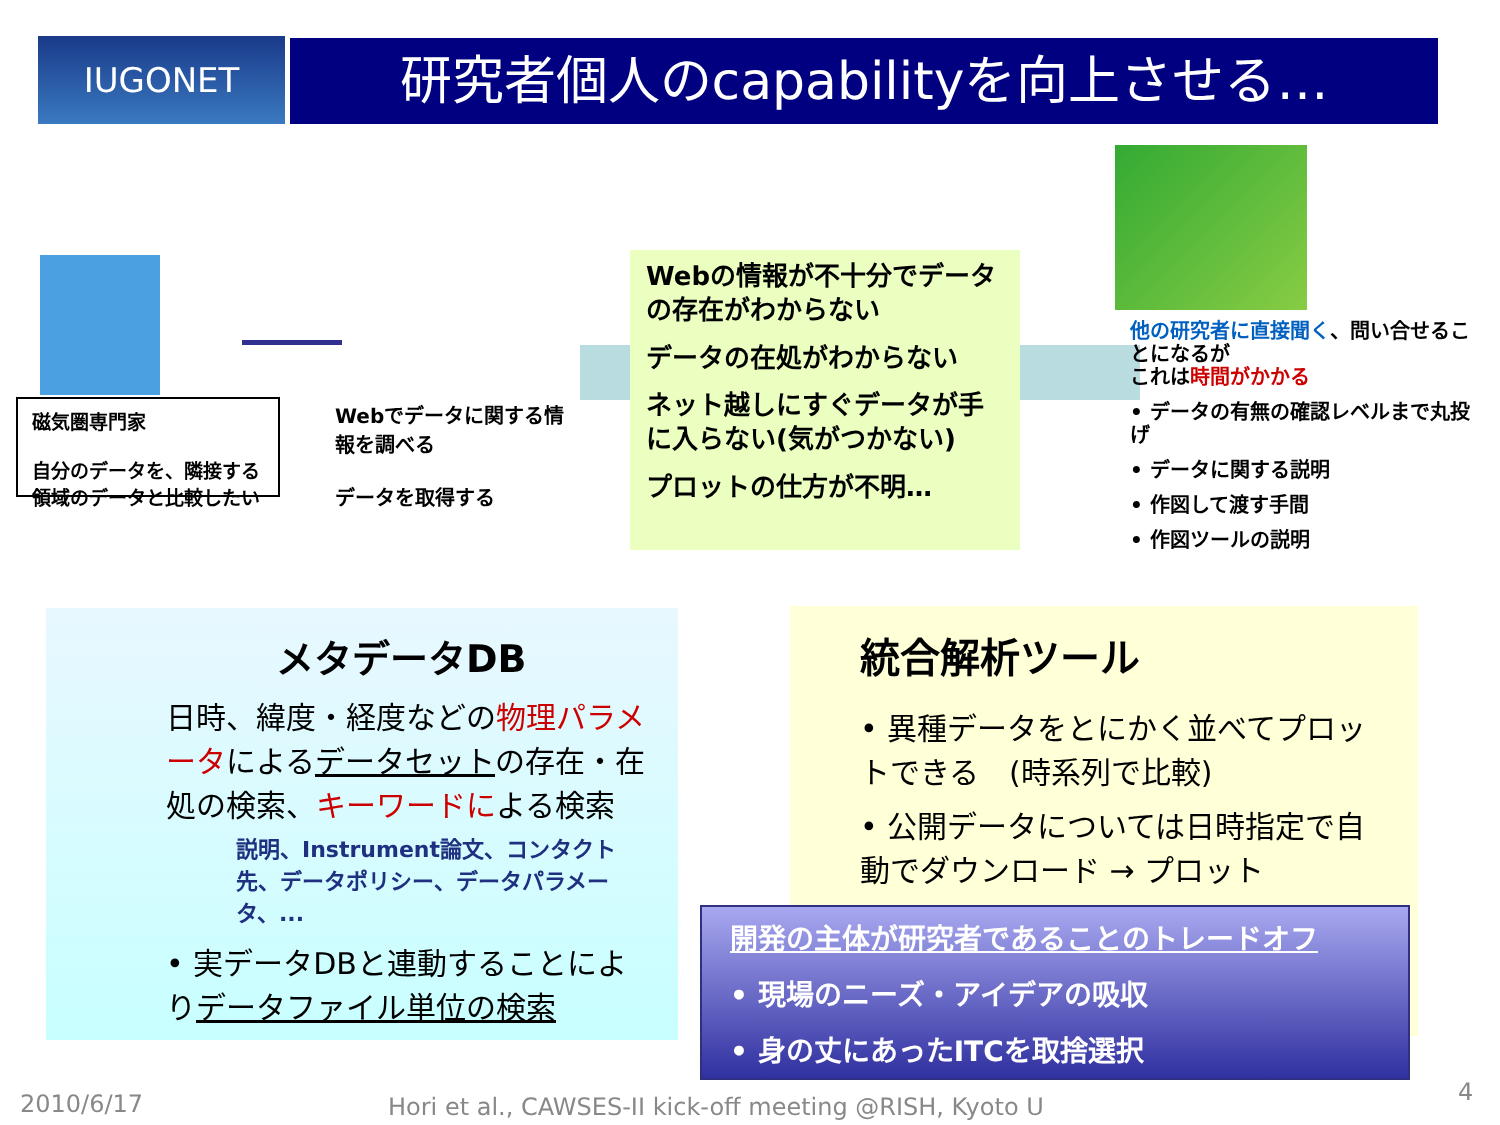IUGONET 研究者個人のcapabilityを向上させる…
磁気圏専門家
自分のデータを、隣接する領域のデータと比較したい
Webでデータに関する情報を調べる
データを取得する
Webの情報が不十分でデータの存在がわからない
データの在処がわからない
ネット越しにすぐデータが手に入らない(気がつかない)
プロットの仕方が不明…
他の研究者に直接聞く、問い合せることになるが
これは時間がかかる
• データの有無の確認レベルまで丸投げ
• データに関する説明
• 作図して渡す手間
• 作図ツールの説明
メタデータDB
日時、緯度・経度などの物理パラメータによるデータセットの存在・在処の検索、キーワードによる検索
説明、Instrument論文、コンタクト先、データポリシー、データパラメータ、...
• 実データDBと連動することによりデータファイル単位の検索
統合解析ツール
• 異種データをとにかく並べてプロットできる　(時系列で比較)
• 公開データについては日時指定で自動でダウンロード → プロット
開発の主体が研究者であることのトレードオフ
• 現場のニーズ・アイデアの吸収
• 身の丈にあったITCを取捨選択
2010/6/17
Hori et al., CAWSES-II kick-off meeting @RISH, Kyoto U
4